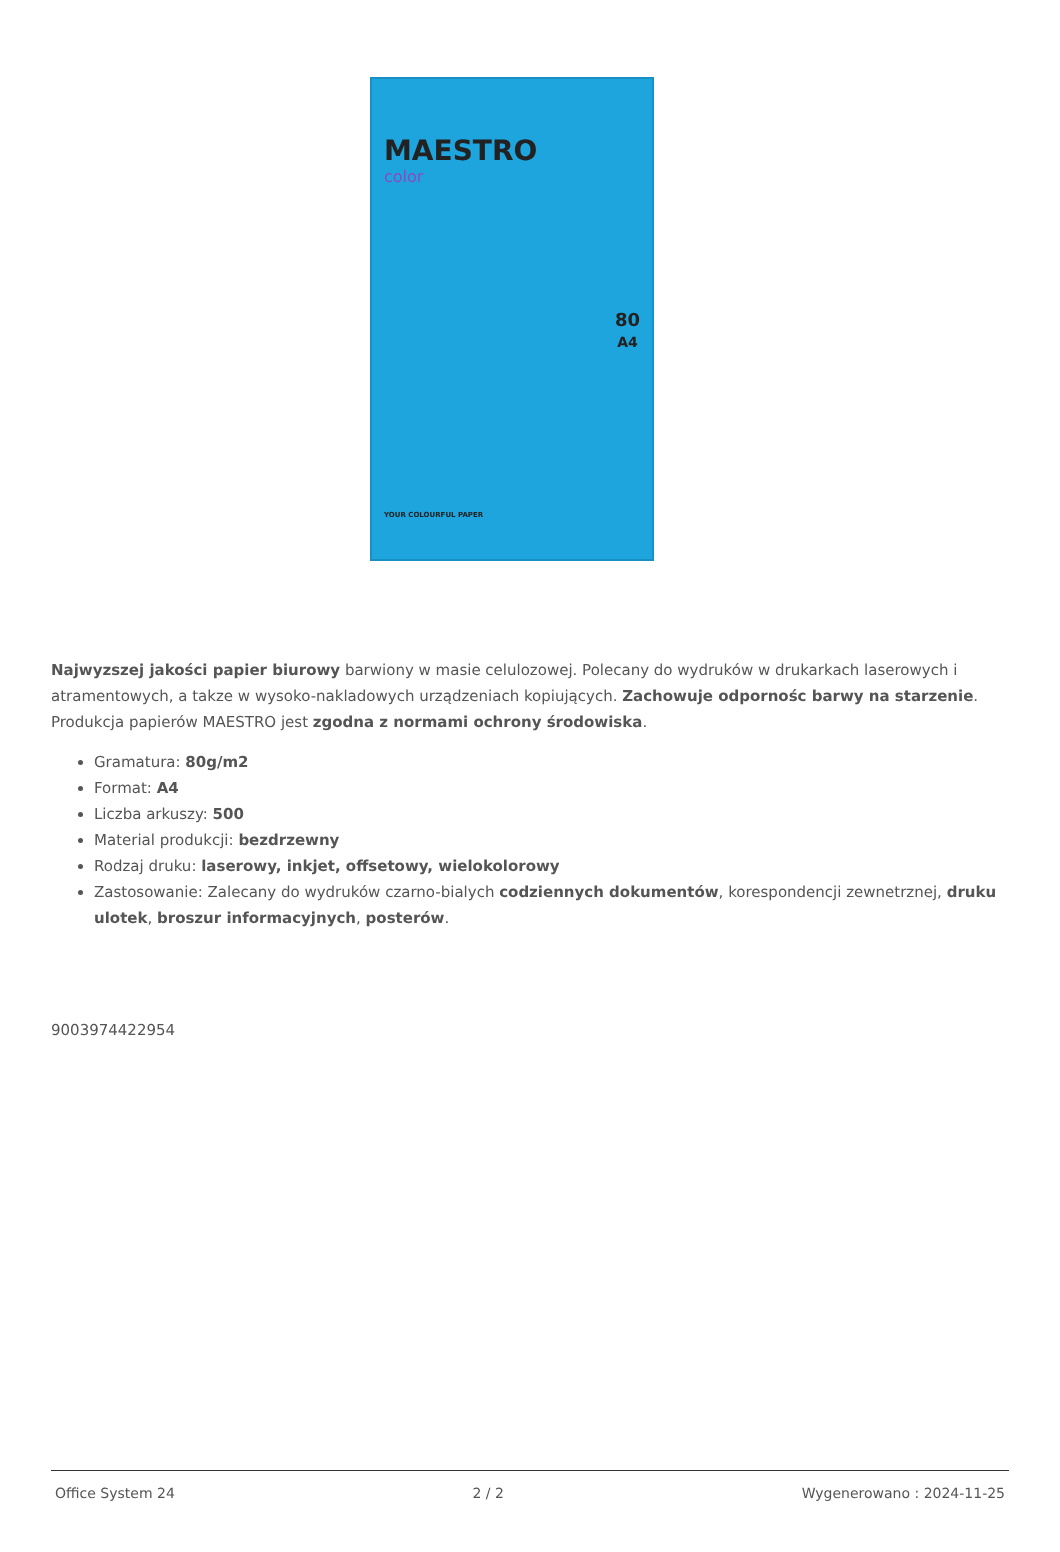MAESTRO
color
80
A4
YOUR COLOURFUL PAPER
Najwyzszej jakości papier biurowy barwiony w masie celulozowej. Polecany do wydruków w drukarkach laserowych i atramentowych, a takze w wysoko-nakladowych urządzeniach kopiujących. Zachowuje odpornośc barwy na starzenie. Produkcja papierów MAESTRO jest zgodna z normami ochrony środowiska.
Gramatura: 80g/m2
Format: A4
Liczba arkuszy: 500
Material produkcji: bezdrzewny
Rodzaj druku: laserowy, inkjet, offsetowy, wielokolorowy
Zastosowanie: Zalecany do wydruków czarno-bialych codziennych dokumentów, korespondencji zewnetrznej, druku ulotek, broszur informacyjnych, posterów.
9003974422954
Office System 24 2 / 2 Wygenerowano : 2024-11-25